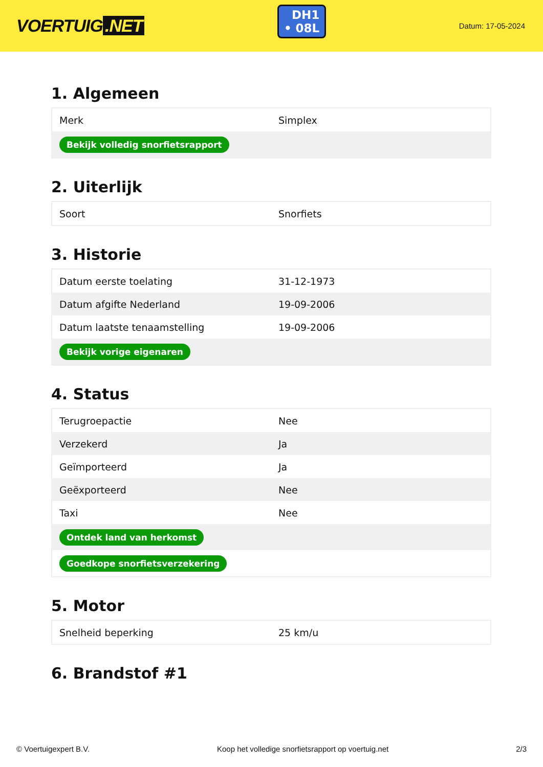VOERTUIG.NET
DH1
• 08L
Datum: 17-05-2024
1. Algemeen
| Merk | Simplex |
| Bekijk volledig snorfietsrapport | |
2. Uiterlijk
| Soort | Snorfiets |
3. Historie
| Datum eerste toelating | 31-12-1973 |
| Datum afgifte Nederland | 19-09-2006 |
| Datum laatste tenaamstelling | 19-09-2006 |
| Bekijk vorige eigenaren | |
4. Status
| Terugroepactie | Nee |
| Verzekerd | Ja |
| Geïmporteerd | Ja |
| Geëxporteerd | Nee |
| Taxi | Nee |
| Ontdek land van herkomst | |
| Goedkope snorfietsverzekering | |
5. Motor
| Snelheid beperking | 25 km/u |
6. Brandstof #1
© Voertuigexpert B.V. Koop het volledige snorfietsrapport op voertuig.net 2/3